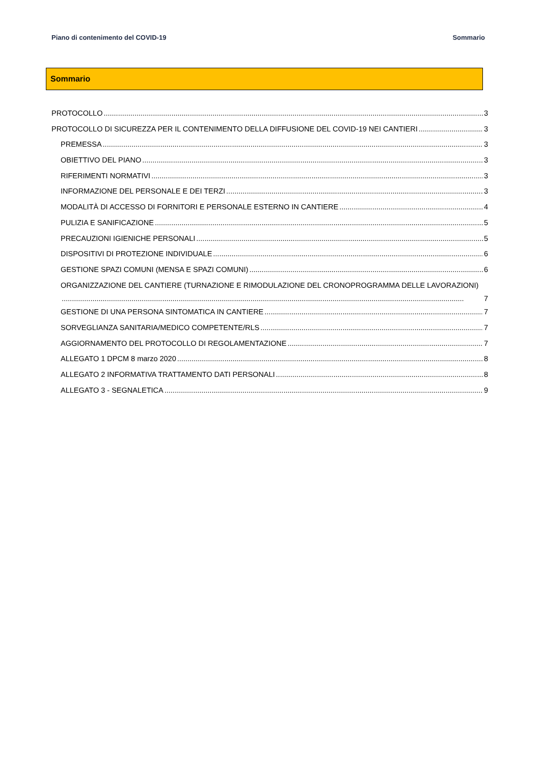Piano di contenimento del COVID-19 Sommario
Sommario
PROTOCOLLO 3
PROTOCOLLO DI SICUREZZA PER IL CONTENIMENTO DELLA DIFFUSIONE DEL COVID-19 NEI CANTIERI 3
PREMESSA 3
OBIETTIVO DEL PIANO 3
RIFERIMENTI NORMATIVI 3
INFORMAZIONE DEL PERSONALE E DEI TERZI 3
MODALITÀ DI ACCESSO DI FORNITORI E PERSONALE ESTERNO IN CANTIERE 4
PULIZIA E SANIFICAZIONE 5
PRECAUZIONI IGIENICHE PERSONALI 5
DISPOSITIVI DI PROTEZIONE INDIVIDUALE 6
GESTIONE SPAZI COMUNI (MENSA E SPAZI COMUNI) 6
ORGANIZZAZIONE DEL CANTIERE (TURNAZIONE E RIMODULAZIONE DEL CRONOPROGRAMMA DELLE LAVORAZIONI)
7
GESTIONE DI UNA PERSONA SINTOMATICA IN CANTIERE 7
SORVEGLIANZA SANITARIA/MEDICO COMPETENTE/RLS 7
AGGIORNAMENTO DEL PROTOCOLLO DI REGOLAMENTAZIONE 7
ALLEGATO 1 DPCM 8 marzo 2020 8
ALLEGATO 2 INFORMATIVA TRATTAMENTO DATI PERSONALI 8
ALLEGATO 3 - SEGNALETICA 9